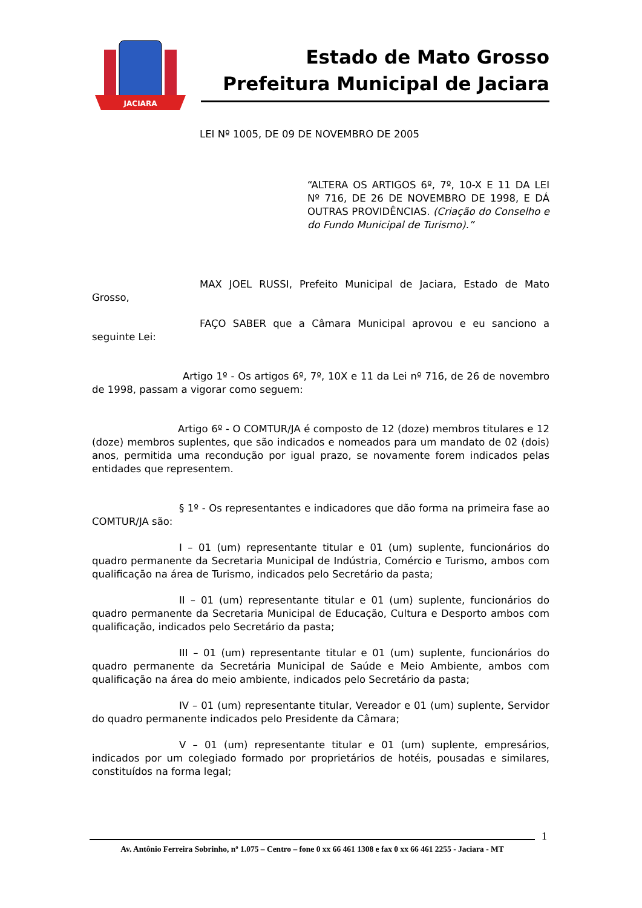JACIARA
Estado de Mato Grosso
Prefeitura Municipal de Jaciara
LEI Nº 1005, DE 09 DE NOVEMBRO DE 2005
“ALTERA OS ARTIGOS 6º, 7º, 10-X E 11 DA LEI Nº 716, DE 26 DE NOVEMBRO DE 1998, E DÁ OUTRAS PROVIDÊNCIAS. (Criação do Conselho e do Fundo Municipal de Turismo).”
MAX JOEL RUSSI, Prefeito Municipal de Jaciara, Estado de Mato Grosso,
FAÇO SABER que a Câmara Municipal aprovou e eu sanciono a seguinte Lei:
Artigo 1º - Os artigos 6º, 7º, 10X e 11 da Lei nº 716, de 26 de novembro de 1998, passam a vigorar como seguem:
Artigo 6º - O COMTUR/JA é composto de 12 (doze) membros titulares e 12 (doze) membros suplentes, que são indicados e nomeados para um mandato de 02 (dois) anos, permitida uma recondução por igual prazo, se novamente forem indicados pelas entidades que representem.
§ 1º - Os representantes e indicadores que dão forma na primeira fase ao COMTUR/JA são:
I – 01 (um) representante titular e 01 (um) suplente, funcionários do quadro permanente da Secretaria Municipal de Indústria, Comércio e Turismo, ambos com qualificação na área de Turismo, indicados pelo Secretário da pasta;
II – 01 (um) representante titular e 01 (um) suplente, funcionários do quadro permanente da Secretaria Municipal de Educação, Cultura e Desporto ambos com qualificação, indicados pelo Secretário da pasta;
III – 01 (um) representante titular e 01 (um) suplente, funcionários do quadro permanente da Secretária Municipal de Saúde e Meio Ambiente, ambos com qualificação na área do meio ambiente, indicados pelo Secretário da pasta;
IV – 01 (um) representante titular, Vereador e 01 (um) suplente, Servidor do quadro permanente indicados pelo Presidente da Câmara;
V – 01 (um) representante titular e 01 (um) suplente, empresários, indicados por um colegiado formado por proprietários de hotéis, pousadas e similares, constituídos na forma legal;
1
Av. Antônio Ferreira Sobrinho, nº 1.075 – Centro – fone 0 xx 66 461 1308 e fax 0 xx 66 461 2255 - Jaciara - MT